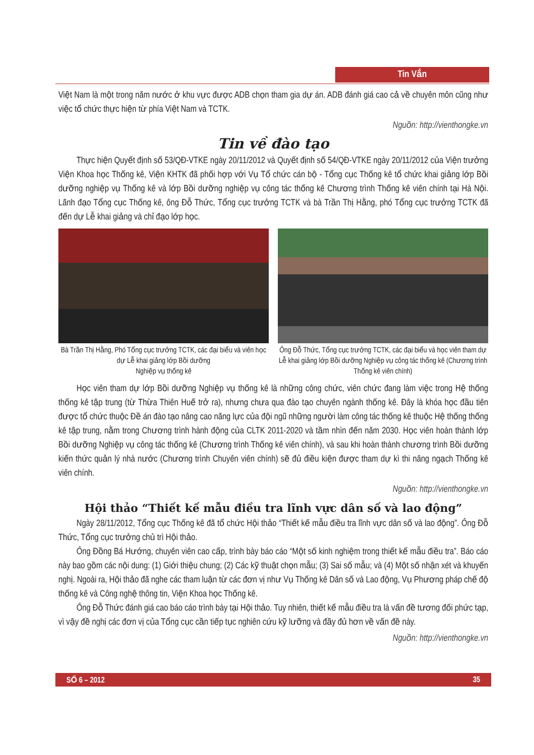Tin Vắn
Việt Nam là một trong năm nước ở khu vực được ADB chọn tham gia dự án. ADB đánh giá cao cả về chuyên môn cũng như việc tổ chức thực hiện từ phía Việt Nam và TCTK.
Nguồn: http://vienthongke.vn
Tin về đào tạo
Thực hiện Quyết định số 53/QĐ-VTKE ngày 20/11/2012 và Quyết định số 54/QĐ-VTKE ngày 20/11/2012 của Viện trưởng Viện Khoa học Thống kê, Viện KHTK đã phối hợp với Vụ Tổ chức cán bộ - Tổng cục Thống kê tổ chức khai giảng lớp Bồi dưỡng nghiệp vụ Thống kê và lớp Bồi dưỡng nghiệp vụ công tác thống kê Chương trình Thống kê viên chính tại Hà Nội. Lãnh đạo Tổng cục Thống kê, ông Đỗ Thức, Tổng cục trưởng TCTK và bà Trần Thị Hằng, phó Tổng cục trưởng TCTK đã đến dự Lễ khai giảng và chỉ đạo lớp học.
Bà Trần Thị Hằng, Phó Tổng cục trưởng TCTK, các đại biểu và viên học dự Lễ khai giảng lớp Bồi dưỡng
Nghiệp vụ thống kê
Ông Đỗ Thức, Tổng cục trưởng TCTK, các đại biểu và học viên tham dự Lễ khai giảng lớp Bồi dưỡng Nghiệp vụ công tác thống kê (Chương trình Thống kê viên chính)
Học viên tham dự lớp Bồi dưỡng Nghiệp vụ thống kê là những công chức, viên chức đang làm việc trong Hệ thống thống kê tập trung (từ Thừa Thiên Huế trở ra), nhưng chưa qua đào tạo chuyên ngành thống kê. Đây là khóa học đầu tiên được tổ chức thuộc Đề án đào tạo nâng cao năng lực của đội ngũ những người làm công tác thống kê thuộc Hệ thống thống kê tập trung, nằm trong Chương trình hành động của CLTK 2011-2020 và tầm nhìn đến năm 2030. Học viên hoàn thành lớp Bồi dưỡng Nghiệp vụ công tác thống kê (Chương trình Thống kê viên chính), và sau khi hoàn thành chương trình Bồi dưỡng kiến thức quản lý nhà nước (Chương trình Chuyên viên chính) sẽ đủ điều kiện được tham dự kì thi nâng ngạch Thống kê viên chính.
Nguồn: http://vienthongke.vn
Hội thảo “Thiết kế mẫu điều tra lĩnh vực dân số và lao động”
Ngày 28/11/2012, Tổng cục Thống kê đã tổ chức Hội thảo “Thiết kế mẫu điều tra lĩnh vực dân số và lao động”. Ông Đỗ Thức, Tổng cục trưởng chủ trì Hội thảo.
Ông Đồng Bá Hướng, chuyên viên cao cấp, trình bày báo cáo “Một số kinh nghiệm trong thiết kế mẫu điều tra”. Báo cáo này bao gồm các nội dung: (1) Giới thiệu chung; (2) Các kỹ thuật chọn mẫu; (3) Sai số mẫu; và (4) Một số nhận xét và khuyến nghị. Ngoài ra, Hội thảo đã nghe các tham luận từ các đơn vị như Vụ Thống kê Dân số và Lao động, Vụ Phương pháp chế độ thống kê và Công nghệ thông tin, Viện Khoa học Thống kê.
Ông Đỗ Thức đánh giá cao báo cáo trình bày tại Hội thảo. Tuy nhiên, thiết kế mẫu điều tra là vấn đề tương đối phức tạp, vì vậy đề nghị các đơn vị của Tổng cục cần tiếp tục nghiên cứu kỹ lưỡng và đầy đủ hơn về vấn đề này.
Nguồn: http://vienthongke.vn
SỐ 6 – 2012 35